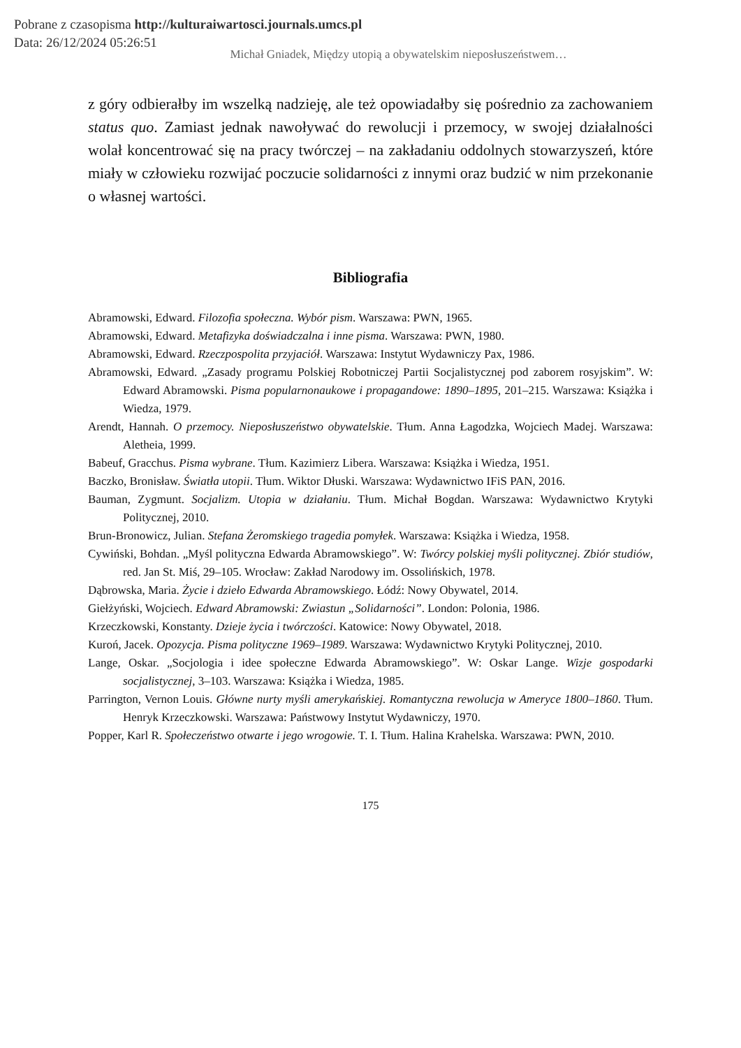Pobrane z czasopisma http://kulturaiwartosci.journals.umcs.pl
Data: 26/12/2024 05:26:51
Michał Gniadek, Między utopią a obywatelskim nieposłuszeństwem…
z góry odbierałby im wszelką nadzieję, ale też opowiadałby się pośrednio za zachowaniem status quo. Zamiast jednak nawoływać do rewolucji i przemocy, w swojej działalności wolał koncentrować się na pracy twórczej – na zakładaniu oddolnych stowarzyszeń, które miały w człowieku rozwijać poczucie solidarności z innymi oraz budzić w nim przekonanie o własnej wartości.
Bibliografia
Abramowski, Edward. Filozofia społeczna. Wybór pism. Warszawa: PWN, 1965.
Abramowski, Edward. Metafizyka doświadczalna i inne pisma. Warszawa: PWN, 1980.
Abramowski, Edward. Rzeczpospolita przyjaciół. Warszawa: Instytut Wydawniczy Pax, 1986.
Abramowski, Edward. „Zasady programu Polskiej Robotniczej Partii Socjalistycznej pod zaborem rosyjskim”. W: Edward Abramowski. Pisma popularnonaukowe i propagandowe: 1890–1895, 201–215. Warszawa: Książka i Wiedza, 1979.
Arendt, Hannah. O przemocy. Nieposłuszeństwo obywatelskie. Tłum. Anna Łagodzka, Wojciech Madej. Warszawa: Aletheia, 1999.
Babeuf, Gracchus. Pisma wybrane. Tłum. Kazimierz Libera. Warszawa: Książka i Wiedza, 1951.
Baczko, Bronisław. Światła utopii. Tłum. Wiktor Dłuski. Warszawa: Wydawnictwo IFiS PAN, 2016.
Bauman, Zygmunt. Socjalizm. Utopia w działaniu. Tłum. Michał Bogdan. Warszawa: Wydawnictwo Krytyki Politycznej, 2010.
Brun-Bronowicz, Julian. Stefana Żeromskiego tragedia pomyłek. Warszawa: Książka i Wiedza, 1958.
Cywiński, Bohdan. „Myśl polityczna Edwarda Abramowskiego”. W: Twórcy polskiej myśli politycznej. Zbiór studiów, red. Jan St. Miś, 29–105. Wrocław: Zakład Narodowy im. Ossolińskich, 1978.
Dąbrowska, Maria. Życie i dzieło Edwarda Abramowskiego. Łódź: Nowy Obywatel, 2014.
Giełżyński, Wojciech. Edward Abramowski: Zwiastun „Solidarności”. London: Polonia, 1986.
Krzeczkowski, Konstanty. Dzieje życia i twórczości. Katowice: Nowy Obywatel, 2018.
Kuroń, Jacek. Opozycja. Pisma polityczne 1969–1989. Warszawa: Wydawnictwo Krytyki Politycznej, 2010.
Lange, Oskar. „Socjologia i idee społeczne Edwarda Abramowskiego”. W: Oskar Lange. Wizje gospodarki socjalistycznej, 3–103. Warszawa: Książka i Wiedza, 1985.
Parrington, Vernon Louis. Główne nurty myśli amerykańskiej. Romantyczna rewolucja w Ameryce 1800–1860. Tłum. Henryk Krzeczkowski. Warszawa: Państwowy Instytut Wydawniczy, 1970.
Popper, Karl R. Społeczeństwo otwarte i jego wrogowie. T. I. Tłum. Halina Krahelska. Warszawa: PWN, 2010.
175